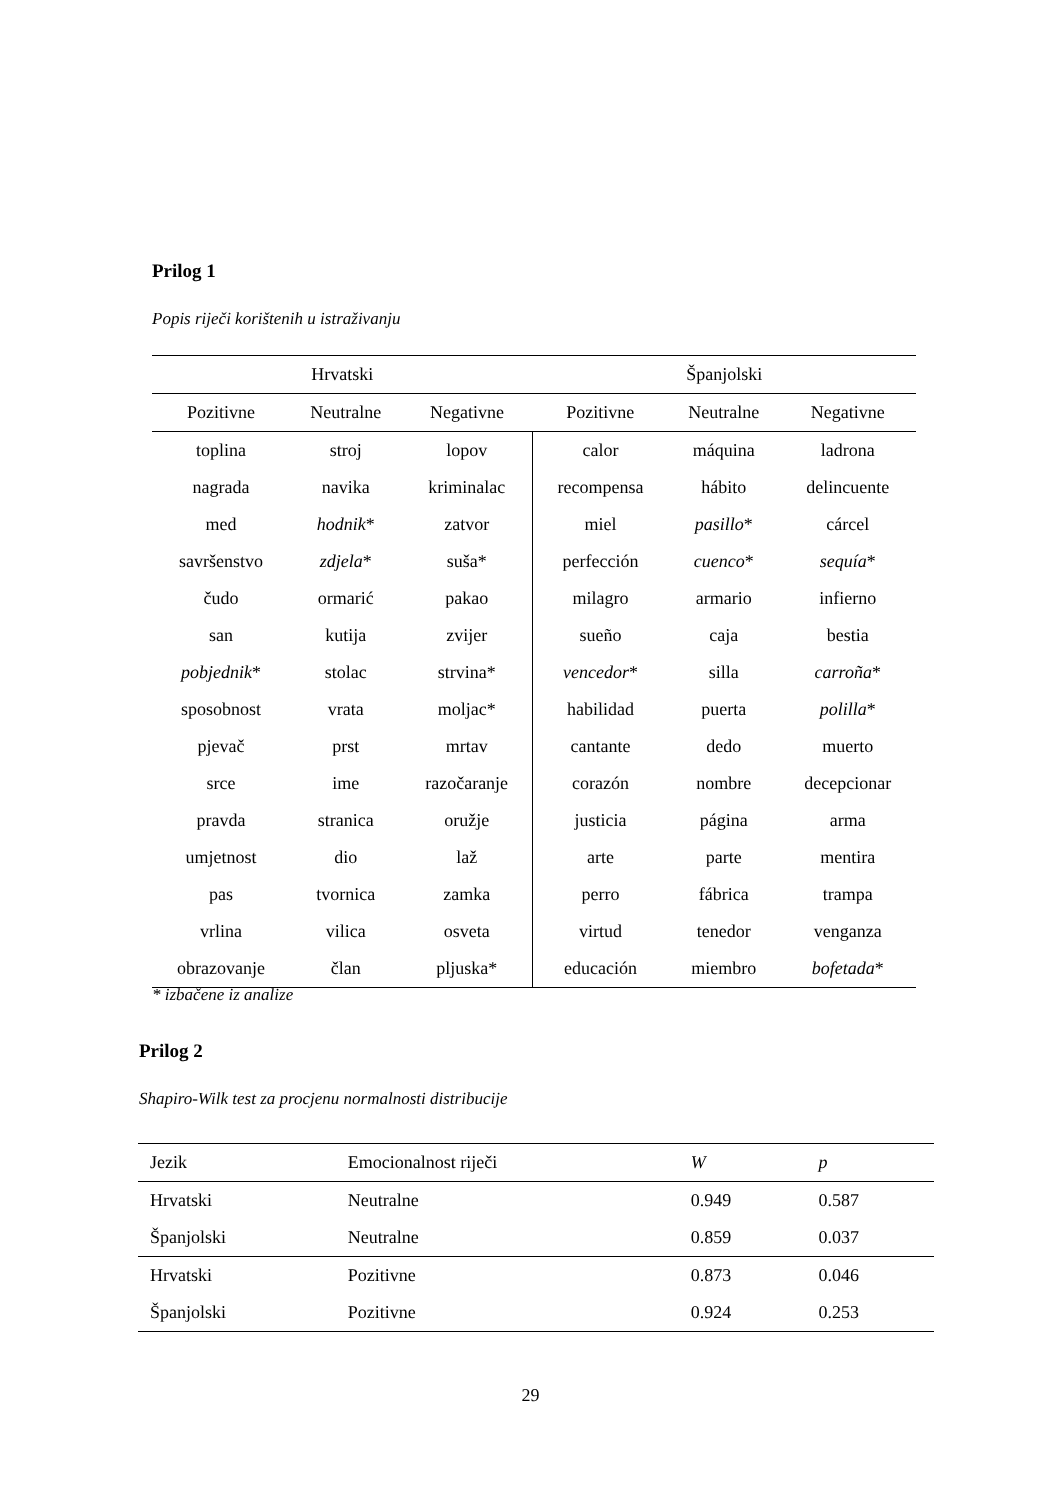Prilog 1
Popis riječi korištenih u istraživanju
| Hrvatski | | | Španjolski | | |
| --- | --- | --- | --- | --- | --- |
| Pozitivne | Neutralne | Negativne | Pozitivne | Neutralne | Negativne |
| toplina | stroj | lopov | calor | máquina | ladrona |
| nagrada | navika | kriminalac | recompensa | hábito | delincuente |
| med | hodnik * | zatvor | miel | pasillo * | cárcel |
| savršenstvo | zdjela * | suša* | perfección | cuenco * | sequía * |
| čudo | ormarić | pakao | milagro | armario | infierno |
| san | kutija | zvijer | sueño | caja | bestia |
| pobjednik * | stolac | strvina* | vencedor * | silla | carroña * |
| sposobnost | vrata | moljac* | habilidad | puerta | polilla * |
| pjevač | prst | mrtav | cantante | dedo | muerto |
| srce | ime | razočaranje | corazón | nombre | decepcionar |
| pravda | stranica | oružje | justicia | página | arma |
| umjetnost | dio | laž | arte | parte | mentira |
| pas | tvornica | zamka | perro | fábrica | trampa |
| vrlina | vilica | osveta | virtud | tenedor | venganza |
| obrazovanje | član | pljuska* | educación | miembro | bofetada * |
* izbačene iz analize
Prilog 2
Shapiro-Wilk test za procjenu normalnosti distribucije
| Jezik | Emocionalnost riječi | W | p |
| --- | --- | --- | --- |
| Hrvatski | Neutralne | 0.949 | 0.587 |
| Španjolski | Neutralne | 0.859 | 0.037 |
| Hrvatski | Pozitivne | 0.873 | 0.046 |
| Španjolski | Pozitivne | 0.924 | 0.253 |
29